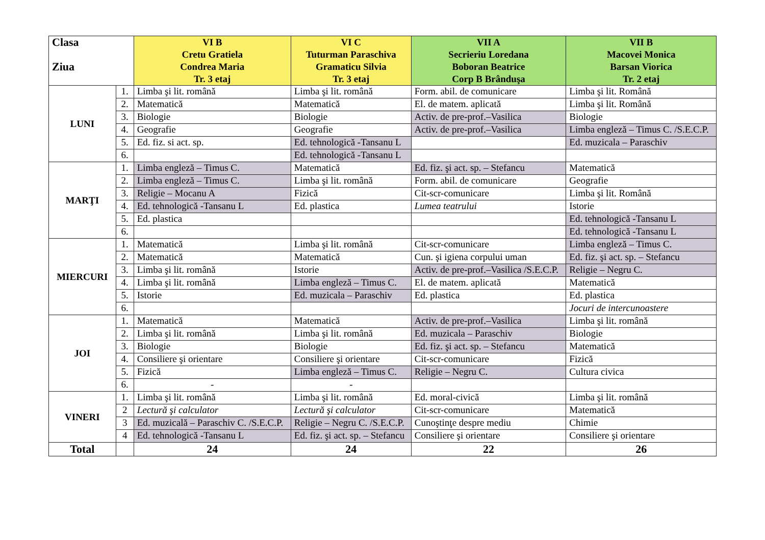| Clasa Ziua | | VI B Cretu Gratiela Condrea Maria Tr. 3 etaj | VI C Tuturman Paraschiva Gramaticu Silvia Tr. 3 etaj | VII A Secrieriu Loredana Boboran Beatrice Corp B Brânduşa | VII B Macovei Monica Barsan Viorica Tr. 2 etaj |
| --- | --- | --- | --- | --- | --- |
| LUNI | 1. | Limba şi lit. română | Limba şi lit. română | Form. abil. de comunicare | Limba şi lit. Română |
| | 2. | Matematică | Matematică | El. de matem. aplicată | Limba şi lit. Română |
| | 3. | Biologie | Biologie | Activ. de pre-prof.–Vasilica | Biologie |
| | 4. | Geografie | Geografie | Activ. de pre-prof.–Vasilica | Limba engleză – Timus C. /S.E.C.P. |
| | 5. | Ed. fiz. si act. sp. | Ed. tehnologică -Tansanu L | | Ed. muzicala – Paraschiv |
| | 6. | | Ed. tehnologică -Tansanu L | | |
| MARŢI | 1. | Limba engleză – Timus C. | Matematică | Ed. fiz. şi act. sp. – Stefancu | Matematică |
| | 2. | Limba engleză – Timus C. | Limba şi lit. română | Form. abil. de comunicare | Geografie |
| | 3. | Religie – Mocanu A | Fizică | Cit-scr-comunicare | Limba şi lit. Română |
| | 4. | Ed. tehnologică -Tansanu L | Ed. plastica | Lumea teatrului | Istorie |
| | 5. | Ed. plastica | | | Ed. tehnologică -Tansanu L |
| | 6. | | | | Ed. tehnologică -Tansanu L |
| MIERCURI | 1. | Matematică | Limba şi lit. română | Cit-scr-comunicare | Limba engleză – Timus C. |
| | 2. | Matematică | Matematică | Cun. şi igiena corpului uman | Ed. fiz. şi act. sp. – Stefancu |
| | 3. | Limba şi lit. română | Istorie | Activ. de pre-prof.–Vasilica /S.E.C.P. | Religie – Negru C. |
| | 4. | Limba şi lit. română | Limba engleză – Timus C. | El. de matem. aplicată | Matematică |
| | 5. | Istorie | Ed. muzicala – Paraschiv | Ed. plastica | Ed. plastica |
| | 6. | | | | Jocuri de intercunoastere |
| JOI | 1. | Matematică | Matematică | Activ. de pre-prof.–Vasilica | Limba şi lit. română |
| | 2. | Limba şi lit. română | Limba şi lit. română | Ed. muzicala – Paraschiv | Biologie |
| | 3. | Biologie | Biologie | Ed. fiz. şi act. sp. – Stefancu | Matematică |
| | 4. | Consiliere şi orientare | Consiliere şi orientare | Cit-scr-comunicare | Fizică |
| | 5. | Fizică | Limba engleză – Timus C. | Religie – Negru C. | Cultura civica |
| | 6. | - | - | | |
| VINERI | 1. | Limba şi lit. română | Limba şi lit. română | Ed. moral-civică | Limba şi lit. română |
| | 2 | Lectură şi calculator | Lectură şi calculator | Cit-scr-comunicare | Matematică |
| | 3 | Ed. muzicală – Paraschiv C. /S.E.C.P. | Religie – Negru C. /S.E.C.P. | Cunoştinţe despre mediu | Chimie |
| | 4 | Ed. tehnologică -Tansanu L | Ed. fiz. şi act. sp. – Stefancu | Consiliere şi orientare | Consiliere şi orientare |
| Total | | 24 | 24 | 22 | 26 |